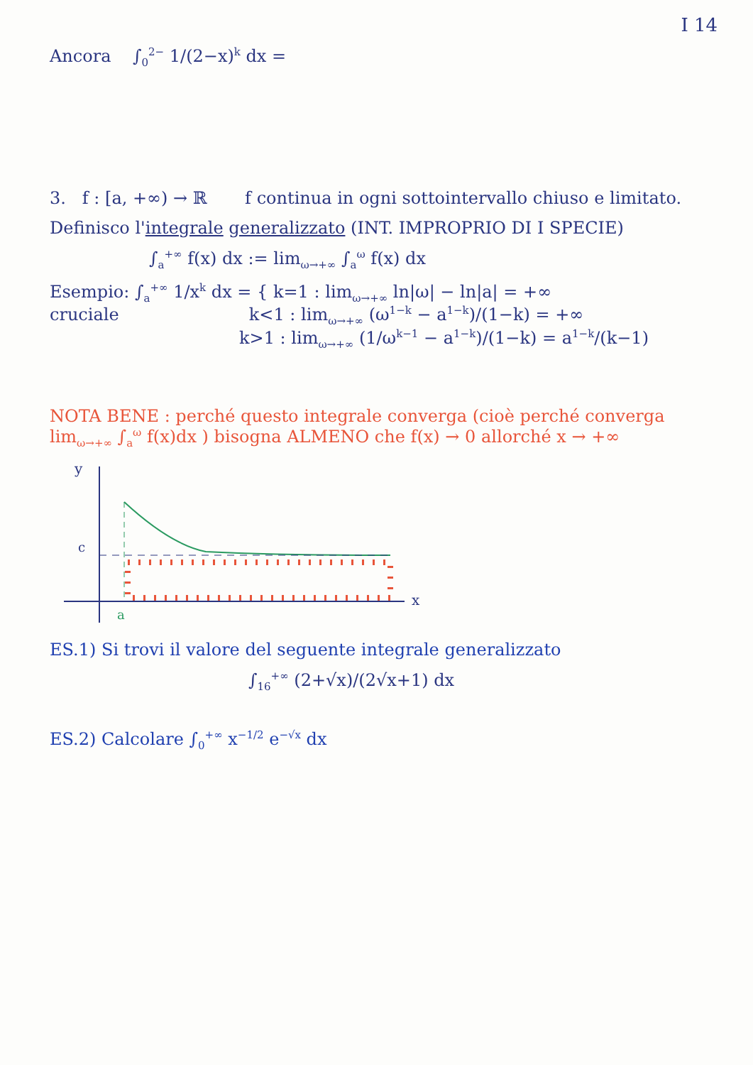I 14
Ancora ∫<sub>0</sub><sup>2−</sup> 1/(2−x)<sup>k</sup> dx =
3. f : [a, +∞) → ℝ f continua in ogni sottointervallo chiuso e limitato.
Definisco l'integrale generalizzato (INT. IMPROPRIO DI I SPECIE)
∫<sub>a</sub><sup>+∞</sup> f(x) dx := lim<sub>ω→+∞</sub> ∫<sub>a</sub><sup>ω</sup> f(x) dx
Esempio: ∫<sub>a</sub><sup>+∞</sup> 1/x<sup>k</sup> dx = { k=1 : lim<sub>ω→+∞</sub> ln|ω| − ln|a| = +∞
cruciale k<1 : lim<sub>ω→+∞</sub> (ω<sup>1−k</sup> − a<sup>1−k</sup>)/(1−k) = +∞
k>1 : lim<sub>ω→+∞</sub> (1/ω<sup>k−1</sup> − a<sup>1−k</sup>)/(1−k) = a<sup>1−k</sup>/(k−1)
NOTA BENE : perché questo integrale converga (cioè perché converga lim<sub>ω→+∞</sub> ∫<sub>a</sub><sup>ω</sup> f(x)dx ) bisogna ALMENO che f(x) → 0 allorché x → +∞
y
x
c
a
ES.1) Si trovi il valore del seguente integrale generalizzato
∫<sub>16</sub><sup>+∞</sup> (2+√x)/(2√x+1) dx
ES.2) Calcolare ∫<sub>0</sub><sup>+∞</sup> x<sup>−1/2</sup> e<sup>−√x</sup> dx